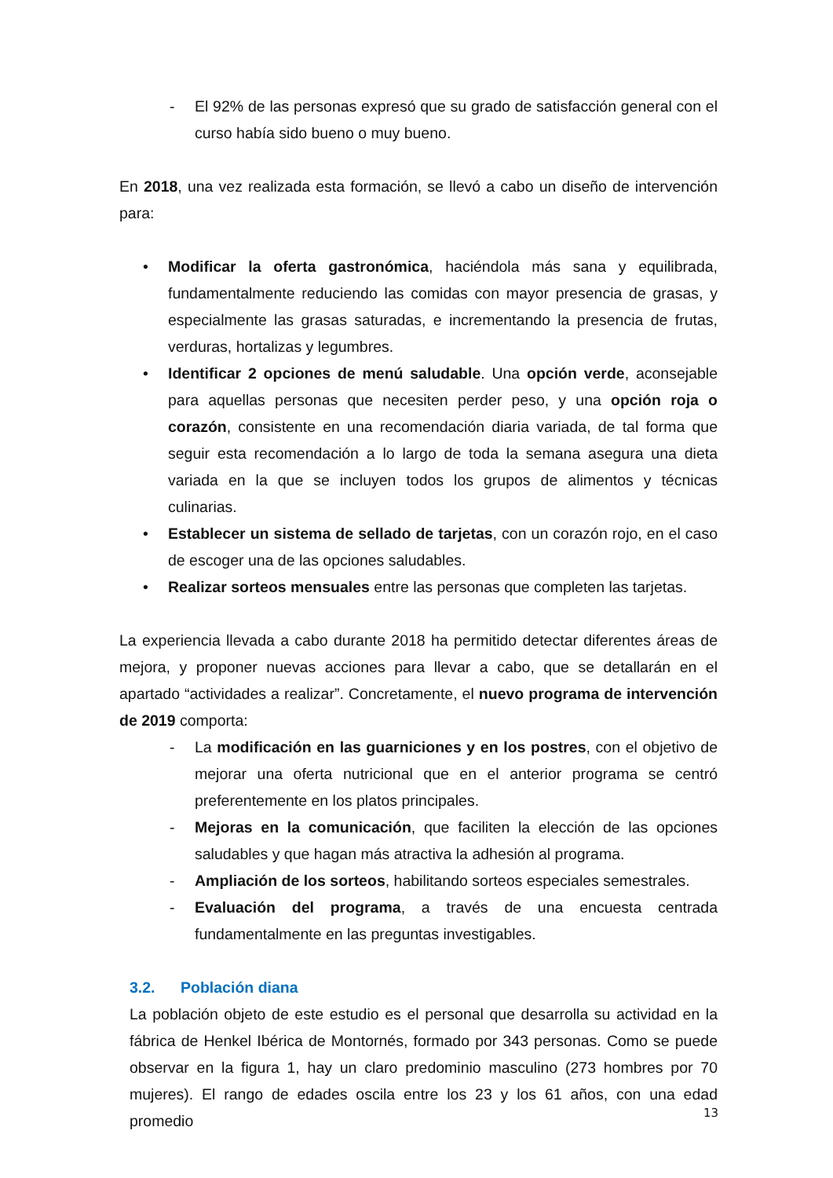- El 92% de las personas expresó que su grado de satisfacción general con el curso había sido bueno o muy bueno.
En 2018, una vez realizada esta formación, se llevó a cabo un diseño de intervención para:
• Modificar la oferta gastronómica, haciéndola más sana y equilibrada, fundamentalmente reduciendo las comidas con mayor presencia de grasas, y especialmente las grasas saturadas, e incrementando la presencia de frutas, verduras, hortalizas y legumbres.
• Identificar 2 opciones de menú saludable. Una opción verde, aconsejable para aquellas personas que necesiten perder peso, y una opción roja o corazón, consistente en una recomendación diaria variada, de tal forma que seguir esta recomendación a lo largo de toda la semana asegura una dieta variada en la que se incluyen todos los grupos de alimentos y técnicas culinarias.
• Establecer un sistema de sellado de tarjetas, con un corazón rojo, en el caso de escoger una de las opciones saludables.
• Realizar sorteos mensuales entre las personas que completen las tarjetas.
La experiencia llevada a cabo durante 2018 ha permitido detectar diferentes áreas de mejora, y proponer nuevas acciones para llevar a cabo, que se detallarán en el apartado “actividades a realizar”. Concretamente, el nuevo programa de intervención de 2019 comporta:
- La modificación en las guarniciones y en los postres, con el objetivo de mejorar una oferta nutricional que en el anterior programa se centró preferentemente en los platos principales.
- Mejoras en la comunicación, que faciliten la elección de las opciones saludables y que hagan más atractiva la adhesión al programa.
- Ampliación de los sorteos, habilitando sorteos especiales semestrales.
- Evaluación del programa, a través de una encuesta centrada fundamentalmente en las preguntas investigables.
3.2. Población diana
La población objeto de este estudio es el personal que desarrolla su actividad en la fábrica de Henkel Ibérica de Montornés, formado por 343 personas. Como se puede observar en la figura 1, hay un claro predominio masculino (273 hombres por 70 mujeres). El rango de edades oscila entre los 23 y los 61 años, con una edad promedio
13